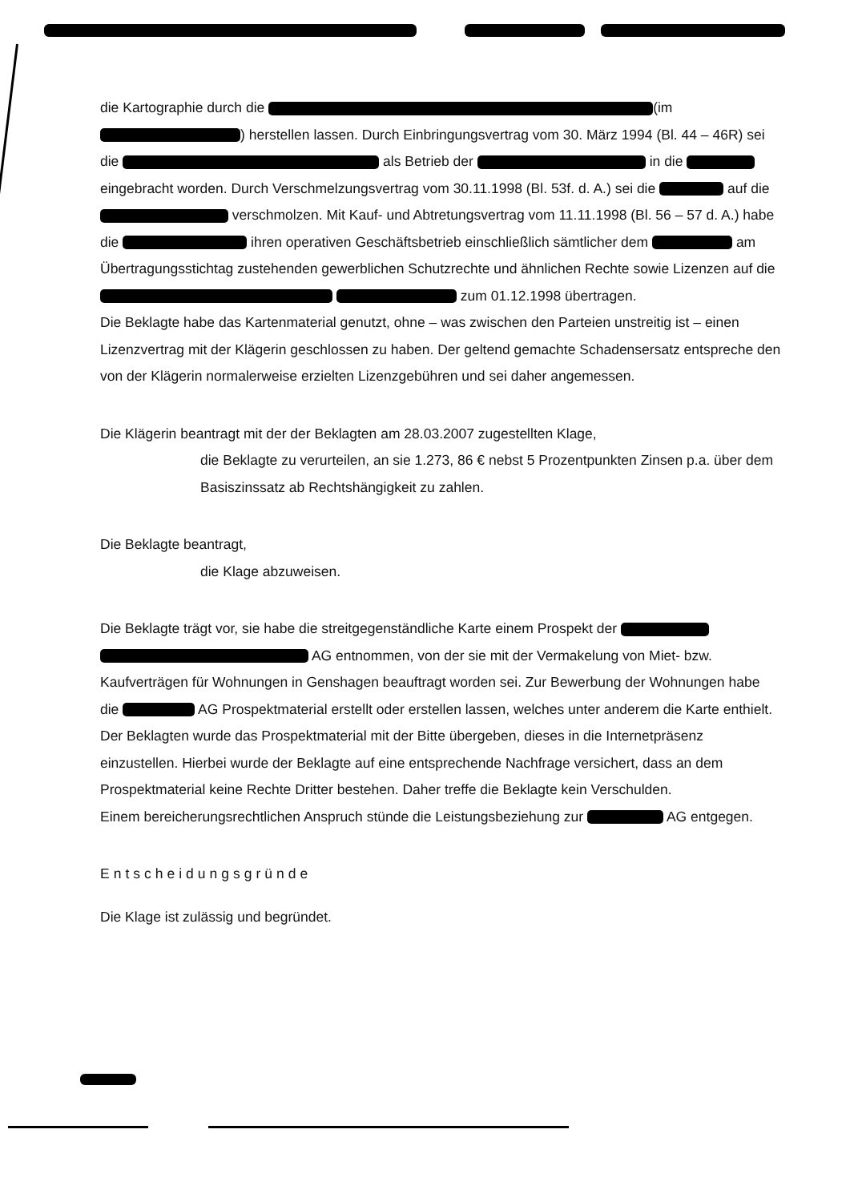die Kartographie durch die (im ) herstellen lassen. Durch Einbringungsvertrag vom 30. März 1994 (Bl. 44 – 46R) sei die als Betrieb der in die eingebracht worden. Durch Verschmelzungsvertrag vom 30.11.1998 (Bl. 53f. d. A.) sei die auf die verschmolzen. Mit Kauf- und Abtretungsvertrag vom 11.11.1998 (Bl. 56 – 57 d. A.) habe die ihren operativen Geschäftsbetrieb einschließlich sämtlicher dem am Übertragungsstichtag zustehenden gewerblichen Schutzrechte und ähnlichen Rechte sowie Lizenzen auf die zum 01.12.1998 übertragen.
Die Beklagte habe das Kartenmaterial genutzt, ohne – was zwischen den Parteien unstreitig ist – einen Lizenzvertrag mit der Klägerin geschlossen zu haben. Der geltend gemachte Schadensersatz entspreche den von der Klägerin normalerweise erzielten Lizenzgebühren und sei daher angemessen.
Die Klägerin beantragt mit der der Beklagten am 28.03.2007 zugestellten Klage,
die Beklagte zu verurteilen, an sie 1.273, 86 € nebst 5 Prozentpunkten Zinsen p.a. über dem Basiszinssatz ab Rechtshängigkeit zu zahlen.
Die Beklagte beantragt,
die Klage abzuweisen.
Die Beklagte trägt vor, sie habe die streitgegenständliche Karte einem Prospekt der AG entnommen, von der sie mit der Vermakelung von Miet- bzw. Kaufverträgen für Wohnungen in Genshagen beauftragt worden sei. Zur Bewerbung der Wohnungen habe die AG Prospektmaterial erstellt oder erstellen lassen, welches unter anderem die Karte enthielt. Der Beklagten wurde das Prospektmaterial mit der Bitte übergeben, dieses in die Internetpräsenz einzustellen. Hierbei wurde der Beklagte auf eine entsprechende Nachfrage versichert, dass an dem Prospektmaterial keine Rechte Dritter bestehen. Daher treffe die Beklagte kein Verschulden.
Einem bereicherungsrechtlichen Anspruch stünde die Leistungsbeziehung zur AG entgegen.
Entscheidungsgründe
Die Klage ist zulässig und begründet.